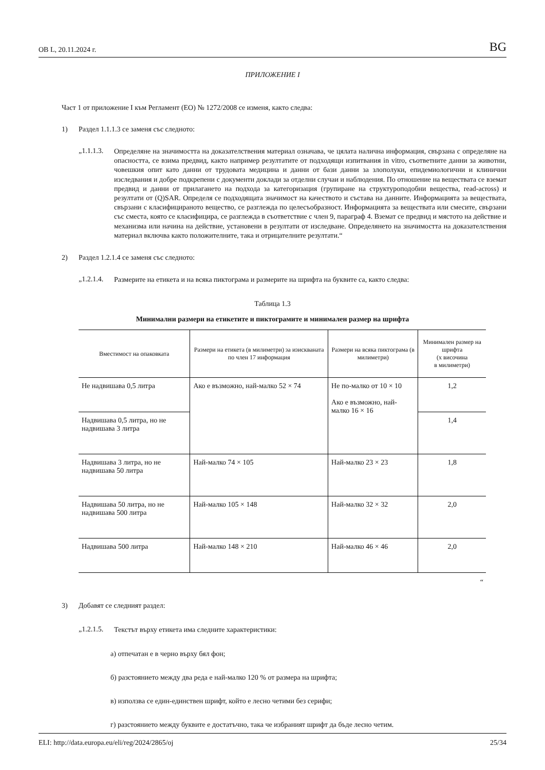ОВ L, 20.11.2024 г. BG
ПРИЛОЖЕНИЕ I
Част 1 от приложение I към Регламент (ЕО) № 1272/2008 се изменя, както следва:
1) Раздел 1.1.1.3 се заменя със следното:
„1.1.1.3. Определяне на значимостта на доказателствения материал означава, че цялата налична информация, свързана с определяне на опасността, се взима предвид, както например резултатите от подходящи изпитвания in vitro, съответните данни за животни, човешкия опит като данни от трудовата медицина и данни от бази данни за злополуки, епидемиологични и клинични изследвания и добре подкрепени с документи доклади за отделни случаи и наблюдения. По отношение на веществата се вземат предвид и данни от прилагането на подхода за категоризация (групиране на структуроподобни вещества, read-across) и резултати от (Q)SAR. Определя се подходящата значимост на качеството и състава на данните. Информацията за веществата, свързани с класифицираното вещество, се разглежда по целесъобразност. Информацията за веществата или смесите, свързани със сместа, която се класифицира, се разглежда в съответствие с член 9, параграф 4. Вземат се предвид и мястото на действие и механизма или начина на действие, установени в резултати от изследване. Определянето на значимостта на доказателствения материал включва както положителните, така и отрицателните резултати.“
2) Раздел 1.2.1.4 се заменя със следното:
„1.2.1.4. Размерите на етикета и на всяка пиктограма и размерите на шрифта на буквите са, както следва:
Таблица 1.3
Минимални размери на етикетите и пиктограмите и минимален размер на шрифта
| Вместимост на опаковката | Размери на етикета (в милиметри) за изискваната по член 17 информация | Размери на всяка пиктограма (в милиметри) | Минимален размер на шрифта (x височина в милиметри) |
| --- | --- | --- | --- |
| Не надвишава 0,5 литра | Ако е възможно, най-малко 52 × 74 | Не по-малко от 10 × 10 Ако е възможно, най-малко 16 × 16 | 1,2 |
| Надвишава 0,5 литра, но не надвишава 3 литра | | | 1,4 |
| Надвишава 3 литра, но не надвишава 50 литра | Най-малко 74 × 105 | Най-малко 23 × 23 | 1,8 |
| Надвишава 50 литра, но не надвишава 500 литра | Най-малко 105 × 148 | Най-малко 32 × 32 | 2,0 |
| Надвишава 500 литра | Най-малко 148 × 210 | Най-малко 46 × 46 | 2,0 |
“
3) Добавят се следният раздел:
„1.2.1.5. Текстът върху етикета има следните характеристики:
а) отпечатан е в черно върху бял фон;
б) разстоянието между два реда е най-малко 120 % от размера на шрифта;
в) използва се един-единствен шрифт, който е лесно четими без серифи;
г) разстоянието между буквите е достатъчно, така че избраният шрифт да бъде лесно четим.
ELI: http://data.europa.eu/eli/reg/2024/2865/oj 25/34